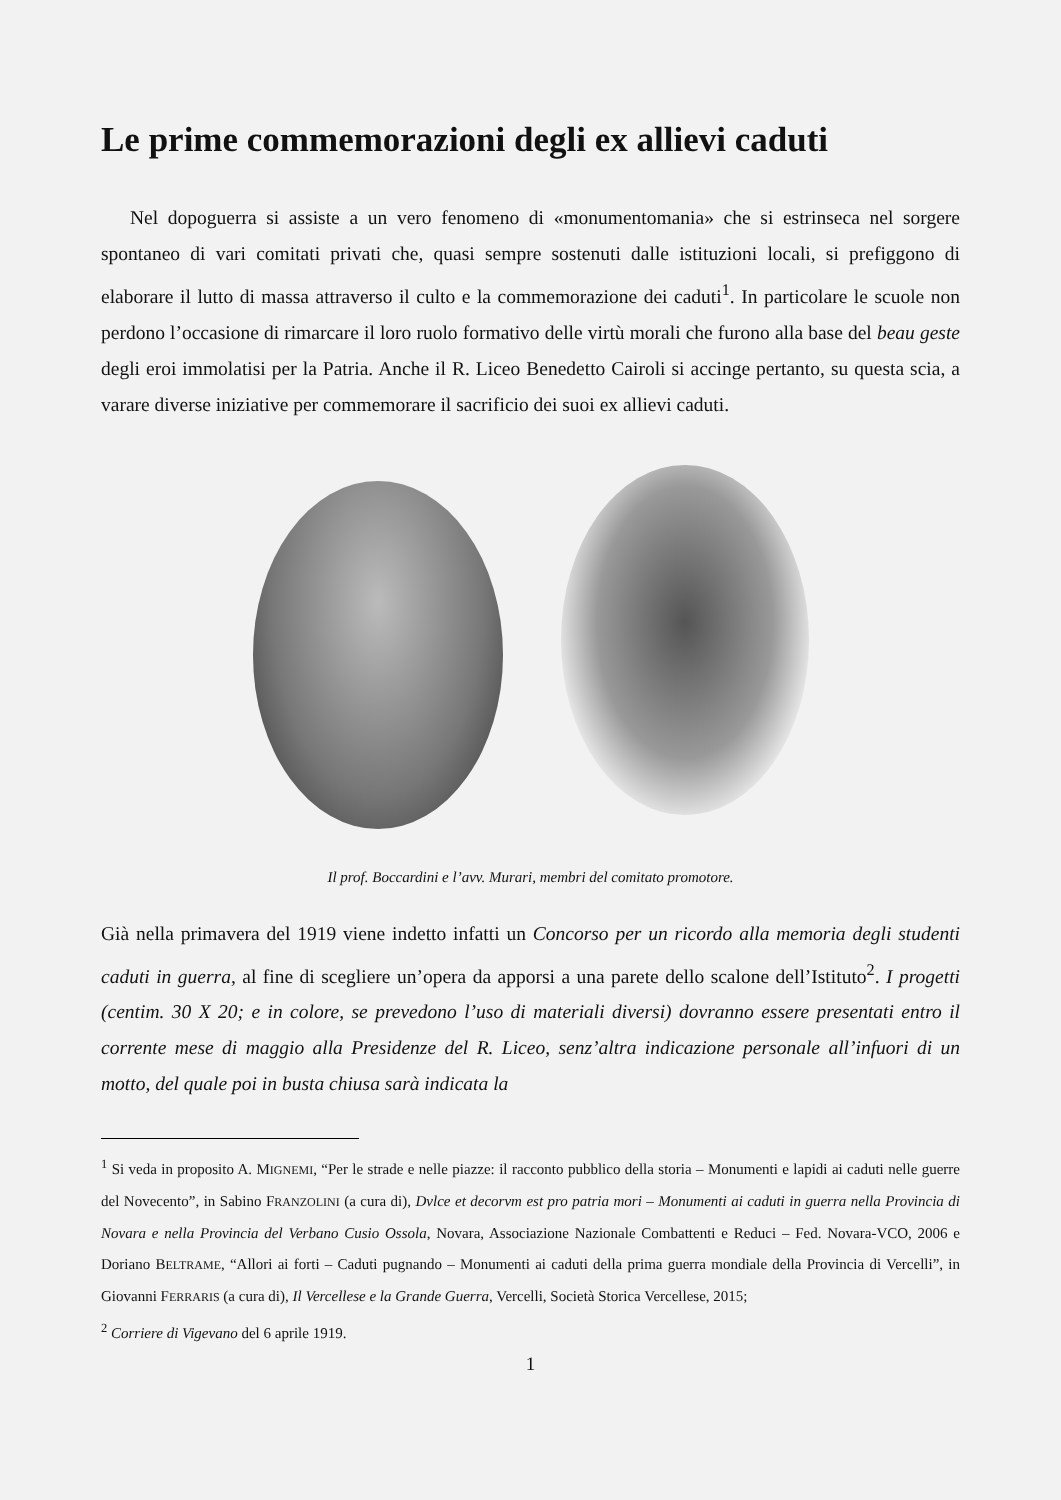Le prime commemorazioni degli ex allievi caduti
Nel dopoguerra si assiste a un vero fenomeno di «monumentomania» che si estrinseca nel sorgere spontaneo di vari comitati privati che, quasi sempre sostenuti dalle istituzioni locali, si prefiggono di elaborare il lutto di massa attraverso il culto e la commemorazione dei caduti<sup>1</sup>. In particolare le scuole non perdono l’occasione di rimarcare il loro ruolo formativo delle virtù morali che furono alla base del beau geste degli eroi immolatisi per la Patria. Anche il R. Liceo Benedetto Cairoli si accinge pertanto, su questa scia, a varare diverse iniziative per commemorare il sacrificio dei suoi ex allievi caduti.
Il prof. Boccardini e l’avv. Murari, membri del comitato promotore.
Già nella primavera del 1919 viene indetto infatti un Concorso per un ricordo alla memoria degli studenti caduti in guerra, al fine di scegliere un’opera da apporsi a una parete dello scalone dell’Istituto<sup>2</sup>. I progetti (centim. 30 X 20; e in colore, se prevedono l’uso di materiali diversi) dovranno essere presentati entro il corrente mese di maggio alla Presidenze del R. Liceo, senz’altra indicazione personale all’infuori di un motto, del quale poi in busta chiusa sarà indicata la
<sup>1</sup> Si veda in proposito A. MIGNEMI, “Per le strade e nelle piazze: il racconto pubblico della storia – Monumenti e lapidi ai caduti nelle guerre del Novecento”, in Sabino FRANZOLINI (a cura di), Dvlce et decorvm est pro patria mori – Monumenti ai caduti in guerra nella Provincia di Novara e nella Provincia del Verbano Cusio Ossola, Novara, Associazione Nazionale Combattenti e Reduci – Fed. Novara-VCO, 2006 e Doriano BELTRAME, “Allori ai forti – Caduti pugnando – Monumenti ai caduti della prima guerra mondiale della Provincia di Vercelli”, in Giovanni FERRARIS (a cura di), Il Vercellese e la Grande Guerra, Vercelli, Società Storica Vercellese, 2015;
<sup>2</sup> Corriere di Vigevano del 6 aprile 1919.
1